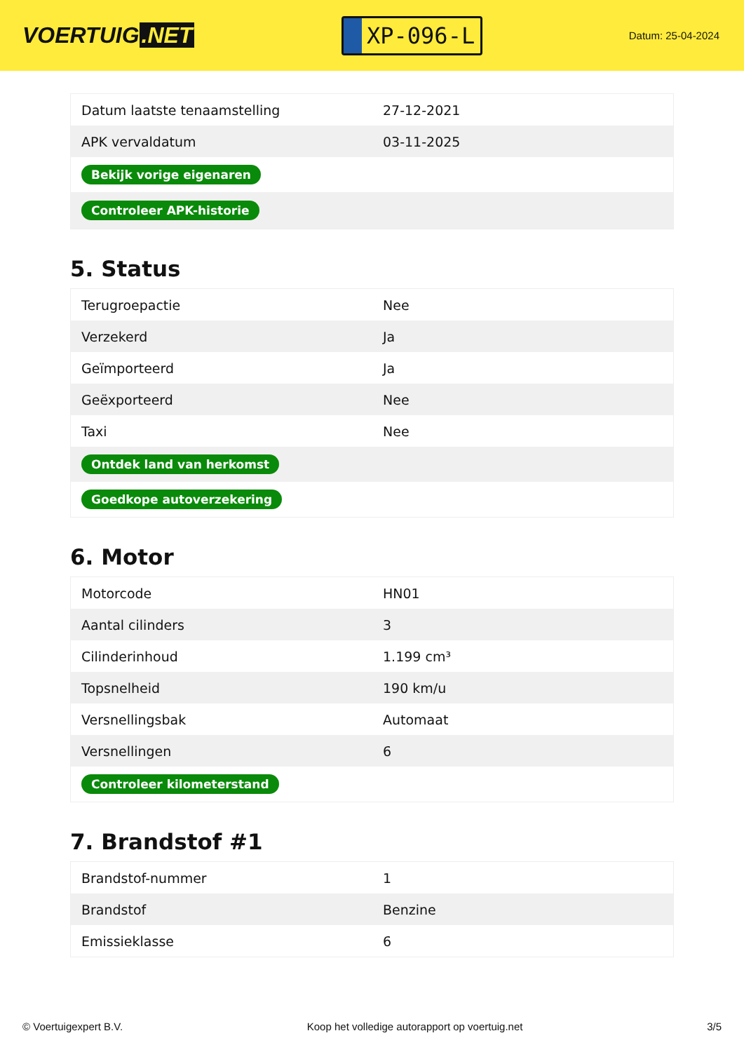VOERTUIG.NET
XP-096-L
Datum: 25-04-2024
| Datum laatste tenaamstelling | 27-12-2021 |
| APK vervaldatum | 03-11-2025 |
| Bekijk vorige eigenaren | |
| Controleer APK-historie | |
5. Status
| Terugroepactie | Nee |
| Verzekerd | Ja |
| Geïmporteerd | Ja |
| Geëxporteerd | Nee |
| Taxi | Nee |
| Ontdek land van herkomst | |
| Goedkope autoverzekering | |
6. Motor
| Motorcode | HN01 |
| Aantal cilinders | 3 |
| Cilinderinhoud | 1.199 cm³ |
| Topsnelheid | 190 km/u |
| Versnellingsbak | Automaat |
| Versnellingen | 6 |
| Controleer kilometerstand | |
7. Brandstof #1
| Brandstof-nummer | 1 |
| Brandstof | Benzine |
| Emissieklasse | 6 |
© Voertuigexpert B.V. Koop het volledige autorapport op voertuig.net 3/5